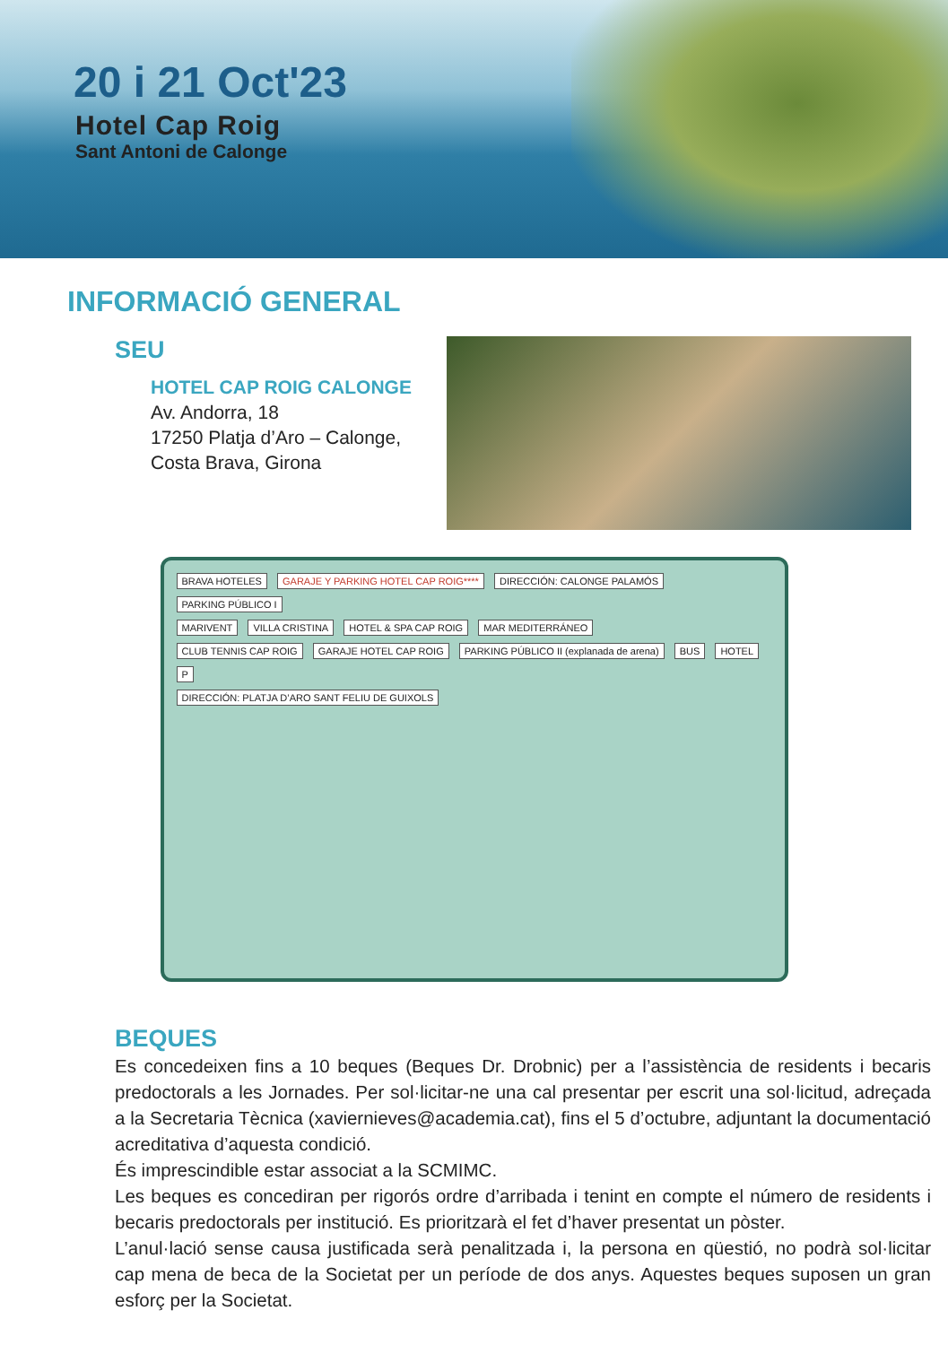20 i 21 Oct'23
Hotel Cap Roig
Sant Antoni de Calonge
INFORMACIÓ GENERAL
SEU
HOTEL CAP ROIG CALONGE
Av. Andorra, 18
17250 Platja d’Aro – Calonge,
Costa Brava, Girona
BRAVA HOTELES GARAJE Y PARKING HOTEL CAP ROIG**** DIRECCIÓN: CALONGE PALAMÓS PARKING PÚBLICO I
MARIVENT VILLA CRISTINA HOTEL & SPA CAP ROIG MAR MEDITERRÁNEO
CLUB TENNIS CAP ROIG GARAJE HOTEL CAP ROIG PARKING PÚBLICO II (explanada de arena) BUS HOTEL P
DIRECCIÓN: PLATJA D’ARO SANT FELIU DE GUIXOLS
BEQUES
Es concedeixen fins a 10 beques (Beques Dr. Drobnic) per a l’assistència de residents i becaris predoctorals a les Jornades. Per sol·licitar-ne una cal presentar per escrit una sol·licitud, adreçada a la Secretaria Tècnica (xaviernieves@academia.cat), fins el 5 d’octubre, adjuntant la documentació acreditativa d’aquesta condició.
És imprescindible estar associat a la SCMIMC.
Les beques es concediran per rigorós ordre d’arribada i tenint en compte el número de residents i becaris predoctorals per institució. Es prioritzarà el fet d’haver presentat un pòster.
L’anul·lació sense causa justificada serà penalitzada i, la persona en qüestió, no podrà sol·licitar cap mena de beca de la Societat per un període de dos anys. Aquestes beques suposen un gran esforç per la Societat.